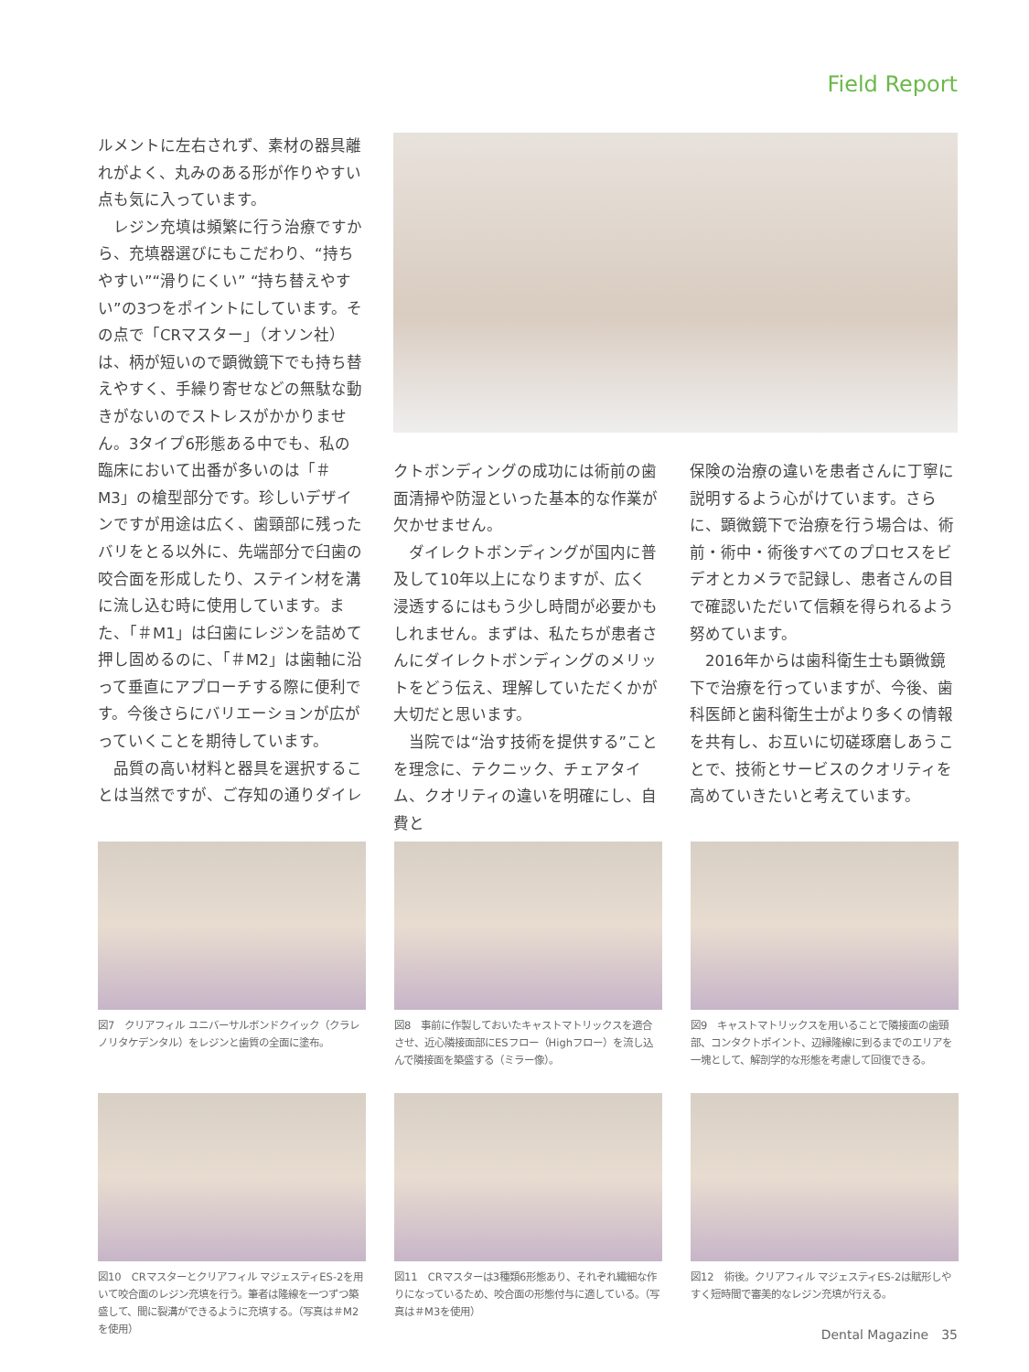Field Report
ルメントに左右されず、素材の器具離れがよく、丸みのある形が作りやすい点も気に入っています。
　レジン充填は頻繁に行う治療ですから、充填器選びにもこだわり、“持ちやすい”“滑りにくい” “持ち替えやすい”の3つをポイントにしています。その点で「CRマスター」（オソン社）は、柄が短いので顕微鏡下でも持ち替えやすく、手繰り寄せなどの無駄な動きがないのでストレスがかかりません。3タイプ6形態ある中でも、私の臨床において出番が多いのは「＃M3」の槍型部分です。珍しいデザインですが用途は広く、歯頸部に残ったバリをとる以外に、先端部分で臼歯の咬合面を形成したり、ステイン材を溝に流し込む時に使用しています。また、「＃M1」は臼歯にレジンを詰めて押し固めるのに、「＃M2」は歯軸に沿って垂直にアプローチする際に便利です。今後さらにバリエーションが広がっていくことを期待しています。
　品質の高い材料と器具を選択することは当然ですが、ご存知の通りダイレ
クトボンディングの成功には術前の歯面清掃や防湿といった基本的な作業が欠かせません。
　ダイレクトボンディングが国内に普及して10年以上になりますが、広く浸透するにはもう少し時間が必要かもしれません。まずは、私たちが患者さんにダイレクトボンディングのメリットをどう伝え、理解していただくかが大切だと思います。
　当院では“治す技術を提供する”ことを理念に、テクニック、チェアタイム、クオリティの違いを明確にし、自費と
保険の治療の違いを患者さんに丁寧に説明するよう心がけています。さらに、顕微鏡下で治療を行う場合は、術前・術中・術後すべてのプロセスをビデオとカメラで記録し、患者さんの目で確認いただいて信頼を得られるよう努めています。
　2016年からは歯科衛生士も顕微鏡下で治療を行っていますが、今後、歯科医師と歯科衛生士がより多くの情報を共有し、お互いに切磋琢磨しあうことで、技術とサービスのクオリティを高めていきたいと考えています。
図7　クリアフィル ユニバーサルボンドクイック（クラレノリタケデンタル）をレジンと歯質の全面に塗布。
図8　事前に作製しておいたキャストマトリックスを適合させ、近心隣接面部にESフロー（Highフロー）を流し込んで隣接面を築盛する（ミラー像）。
図9　キャストマトリックスを用いることで隣接面の歯頸部、コンタクトポイント、辺縁隆線に到るまでのエリアを一塊として、解剖学的な形態を考慮して回復できる。
図10　CRマスターとクリアフィル マジェスティES-2を用いて咬合面のレジン充填を行う。筆者は隆線を一つずつ築盛して、間に裂溝ができるように充填する。（写真は＃M2を使用）
図11　CRマスターは3種類6形態あり、それぞれ繊細な作りになっているため、咬合面の形態付与に適している。（写真は＃M3を使用）
図12　術後。クリアフィル マジェスティES-2は賦形しやすく短時間で審美的なレジン充填が行える。
Dental Magazine　35